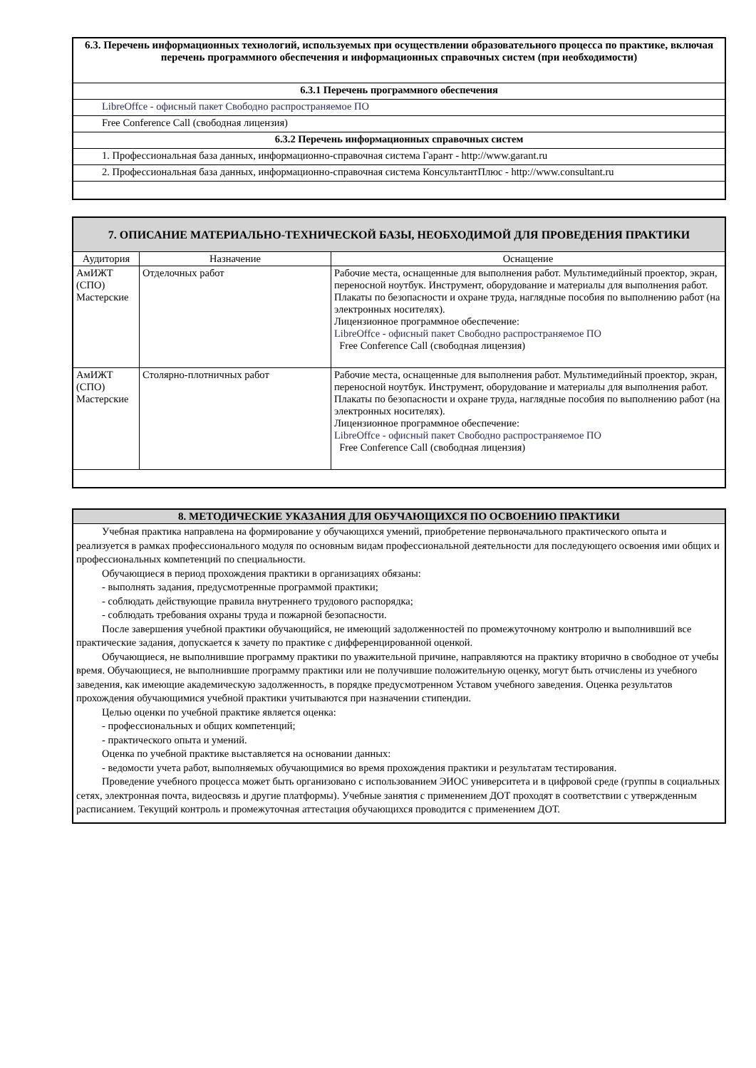| 6.3. Перечень информационных технологий, используемых при осуществлении образовательного процесса по практике, включая перечень программного обеспечения и информационных справочных систем (при необходимости) |
| 6.3.1 Перечень программного обеспечения |
| LibreOffce - офисный пакет Свободно распространяемое ПО |
| Free Conference Call (свободная лицензия) |
| 6.3.2 Перечень информационных справочных систем |
| 1. Профессиональная база данных, информационно-справочная система Гарант - http://www.garant.ru |
| 2. Профессиональная база данных, информационно-справочная система КонсультантПлюс - http://www.consultant.ru |
| 7. ОПИСАНИЕ МАТЕРИАЛЬНО-ТЕХНИЧЕСКОЙ БАЗЫ, НЕОБХОДИМОЙ ДЛЯ ПРОВЕДЕНИЯ ПРАКТИКИ | | |
| --- | --- | --- |
| Аудитория | Назначение | Оснащение |
| АмИЖТ (СПО) Мастерские | Отделочных работ | Рабочие места, оснащенные для выполнения работ. Мультимедийный проектор, экран, переносной ноутбук. Инструмент, оборудование и материалы для выполнения работ. Плакаты по безопасности и охране труда, наглядные пособия по выполнению работ (на электронных носителях). Лицензионное программное обеспечение: LibreOffce - офисный пакет Свободно распространяемое ПО Free Conference Call (свободная лицензия) |
| АмИЖТ (СПО) Мастерские | Столярно-плотничных работ | Рабочие места, оснащенные для выполнения работ. Мультимедийный проектор, экран, переносной ноутбук. Инструмент, оборудование и материалы для выполнения работ. Плакаты по безопасности и охране труда, наглядные пособия по выполнению работ (на электронных носителях). Лицензионное программное обеспечение: LibreOffce - офисный пакет Свободно распространяемое ПО Free Conference Call (свободная лицензия) |
| 8. МЕТОДИЧЕСКИЕ УКАЗАНИЯ ДЛЯ ОБУЧАЮЩИХСЯ ПО ОСВОЕНИЮ ПРАКТИКИ |
| --- |
| Учебная практика направлена на формирование у обучающихся умений, приобретение первоначального практического опыта и реализуется в рамках профессионального модуля по основным видам профессиональной деятельности для последующего освоения ими общих и профессиональных компетенций по специальности. Обучающиеся в период прохождения практики в организациях обязаны: - выполнять задания, предусмотренные программой практики; - соблюдать действующие правила внутреннего трудового распорядка; - соблюдать требования охраны труда и пожарной безопасности. После завершения учебной практики обучающийся, не имеющий задолженностей по промежуточному контролю и выполнивший все практические задания, допускается к зачету по практике с дифференцированной оценкой. Обучающиеся, не выполнившие программу практики по уважительной причине, направляются на практику вторично в свободное от учебы время. Обучающиеся, не выполнившие программу практики или не получившие положительную оценку, могут быть отчислены из учебного заведения, как имеющие академическую задолженность, в порядке предусмотренном Уставом учебного заведения. Оценка результатов прохождения обучающимися учебной практики учитываются при назначении стипендии. Целью оценки по учебной практике является оценка: - профессиональных и общих компетенций; - практического опыта и умений. Оценка по учебной практике выставляется на основании данных: - ведомости учета работ, выполняемых обучающимися во время прохождения практики и результатам тестирования. Проведение учебного процесса может быть организовано с использованием ЭИОС университета и в цифровой среде (группы в социальных сетях, электронная почта, видеосвязь и другие платформы). Учебные занятия с применением ДОТ проходят в соответствии с утвержденным расписанием. Текущий контроль и промежуточная аттестация обучающихся проводится с применением ДОТ. |